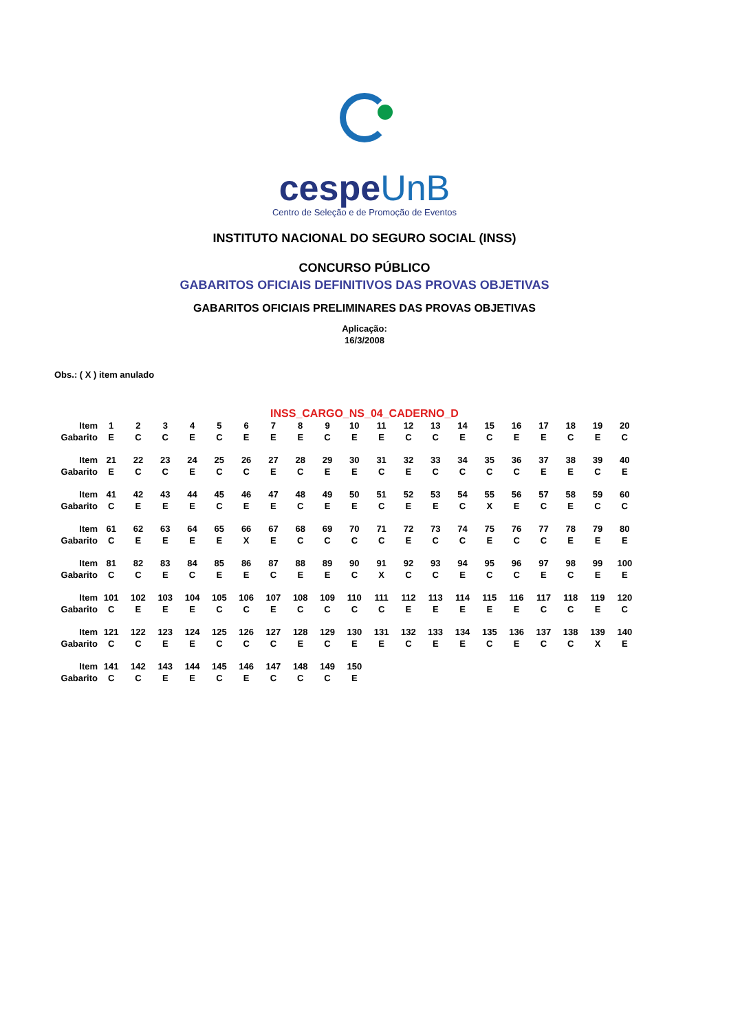cespeUnB
Centro de Seleção e de Promoção de Eventos
INSTITUTO NACIONAL DO SEGURO SOCIAL (INSS)
CONCURSO PÚBLICO
GABARITOS OFICIAIS DEFINITIVOS DAS PROVAS OBJETIVAS
GABARITOS OFICIAIS PRELIMINARES DAS PROVAS OBJETIVAS
Aplicação:
16/3/2008
Obs.: ( X ) item anulado
INSS_CARGO_NS_04_CADERNO_D
| Item | 1 | 2 | 3 | 4 | 5 | 6 | 7 | 8 | 9 | 10 | 11 | 12 | 13 | 14 | 15 | 16 | 17 | 18 | 19 | 20 |
| Gabarito | E | C | C | E | C | E | E | E | C | E | E | C | C | E | C | E | E | C | E | C |
| Item | 21 | 22 | 23 | 24 | 25 | 26 | 27 | 28 | 29 | 30 | 31 | 32 | 33 | 34 | 35 | 36 | 37 | 38 | 39 | 40 |
| Gabarito | E | C | C | E | C | C | E | C | E | E | C | E | C | C | C | C | E | E | C | E |
| Item | 41 | 42 | 43 | 44 | 45 | 46 | 47 | 48 | 49 | 50 | 51 | 52 | 53 | 54 | 55 | 56 | 57 | 58 | 59 | 60 |
| Gabarito | C | E | E | E | C | E | E | C | E | E | C | E | E | C | X | E | C | E | C | C |
| Item | 61 | 62 | 63 | 64 | 65 | 66 | 67 | 68 | 69 | 70 | 71 | 72 | 73 | 74 | 75 | 76 | 77 | 78 | 79 | 80 |
| Gabarito | C | E | E | E | E | X | E | C | C | C | C | E | C | C | E | C | C | E | E | E |
| Item | 81 | 82 | 83 | 84 | 85 | 86 | 87 | 88 | 89 | 90 | 91 | 92 | 93 | 94 | 95 | 96 | 97 | 98 | 99 | 100 |
| Gabarito | C | C | E | C | E | E | C | E | E | C | X | C | C | E | C | C | E | C | E | E |
| Item | 101 | 102 | 103 | 104 | 105 | 106 | 107 | 108 | 109 | 110 | 111 | 112 | 113 | 114 | 115 | 116 | 117 | 118 | 119 | 120 |
| Gabarito | C | E | E | E | C | C | E | C | C | C | C | E | E | E | E | E | C | C | E | C |
| Item | 121 | 122 | 123 | 124 | 125 | 126 | 127 | 128 | 129 | 130 | 131 | 132 | 133 | 134 | 135 | 136 | 137 | 138 | 139 | 140 |
| Gabarito | C | C | E | E | C | C | C | E | C | E | E | C | E | E | C | E | C | C | X | E |
| Item | 141 | 142 | 143 | 144 | 145 | 146 | 147 | 148 | 149 | 150 | | | | | | | | | | |
| Gabarito | C | C | E | E | C | E | C | C | C | E | | | | | | | | | | |